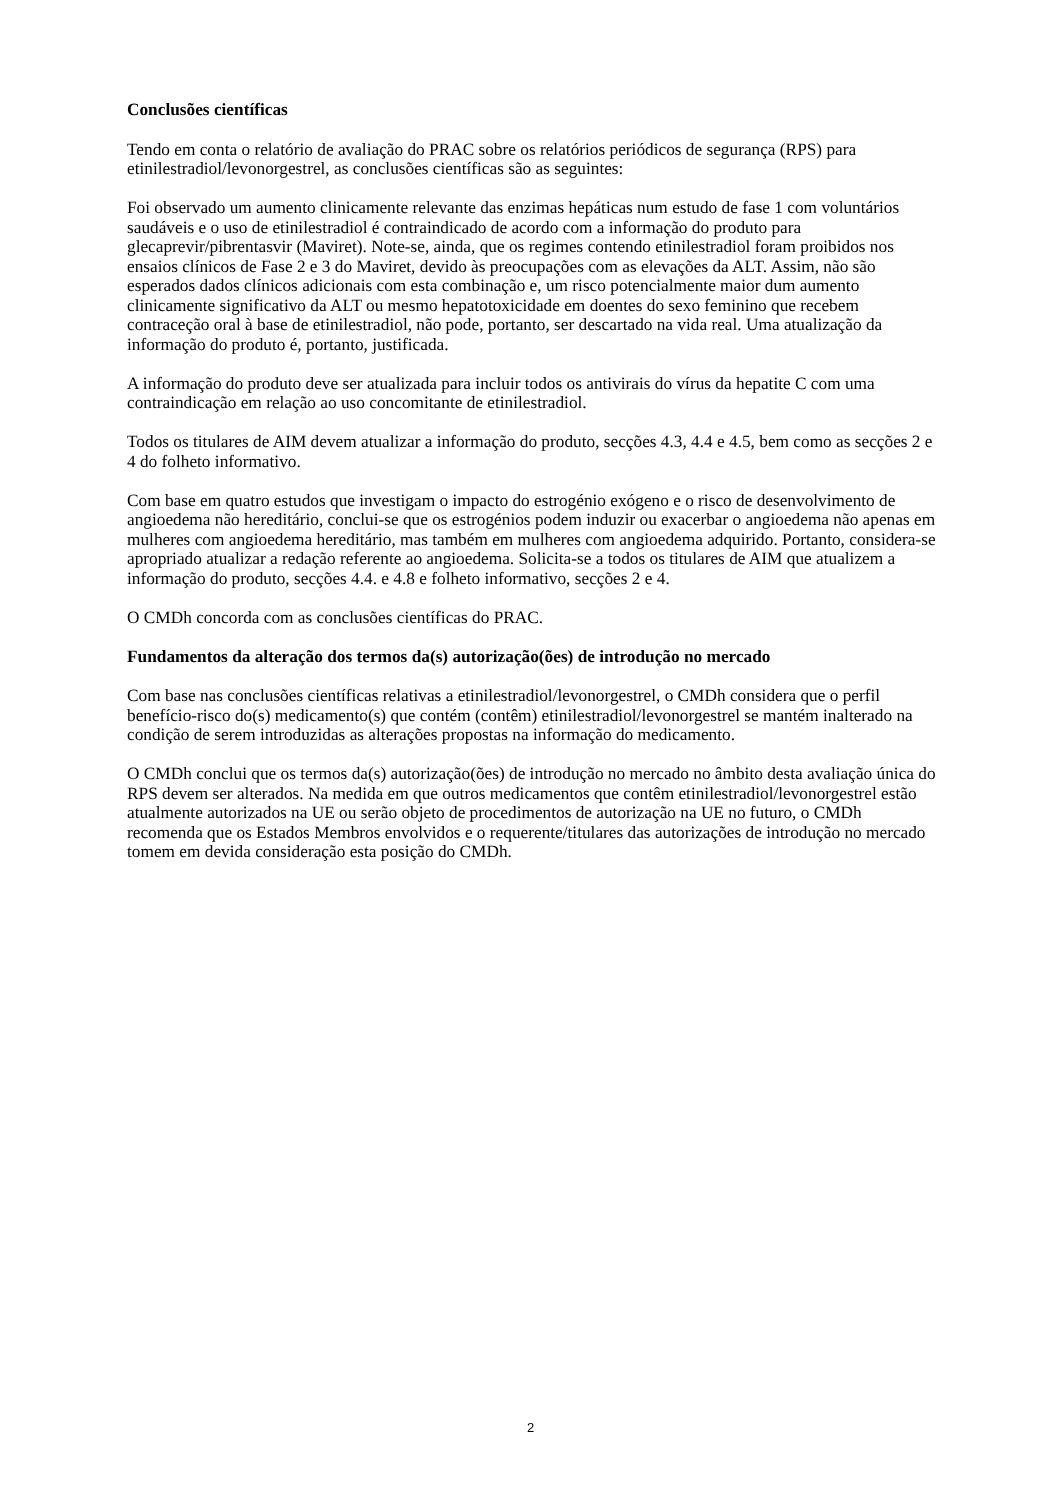Conclusões científicas
Tendo em conta o relatório de avaliação do PRAC sobre os relatórios periódicos de segurança (RPS) para etinilestradiol/levonorgestrel, as conclusões científicas são as seguintes:
Foi observado um aumento clinicamente relevante das enzimas hepáticas num estudo de fase 1 com voluntários saudáveis e o uso de etinilestradiol é contraindicado de acordo com a informação do produto para glecaprevir/pibrentasvir (Maviret). Note-se, ainda, que os regimes contendo etinilestradiol foram proibidos nos ensaios clínicos de Fase 2 e 3 do Maviret, devido às preocupações com as elevações da ALT. Assim, não são esperados dados clínicos adicionais com esta combinação e, um risco potencialmente maior dum aumento clinicamente significativo da ALT ou mesmo hepatotoxicidade em doentes do sexo feminino que recebem contraceção oral à base de etinilestradiol, não pode, portanto, ser descartado na vida real. Uma atualização da informação do produto é, portanto, justificada.
A informação do produto deve ser atualizada para incluir todos os antivirais do vírus da hepatite C com uma contraindicação em relação ao uso concomitante de etinilestradiol.
Todos os titulares de AIM devem atualizar a informação do produto, secções 4.3, 4.4 e 4.5, bem como as secções 2 e 4 do folheto informativo.
Com base em quatro estudos que investigam o impacto do estrogénio exógeno e o risco de desenvolvimento de angioedema não hereditário, conclui-se que os estrogénios podem induzir ou exacerbar o angioedema não apenas em mulheres com angioedema hereditário, mas também em mulheres com angioedema adquirido. Portanto, considera-se apropriado atualizar a redação referente ao angioedema. Solicita-se a todos os titulares de AIM que atualizem a informação do produto, secções 4.4. e 4.8 e folheto informativo, secções 2 e 4.
O CMDh concorda com as conclusões científicas do PRAC.
Fundamentos da alteração dos termos da(s) autorização(ões) de introdução no mercado
Com base nas conclusões científicas relativas a etinilestradiol/levonorgestrel, o CMDh considera que o perfil benefício-risco do(s) medicamento(s) que contém (contêm) etinilestradiol/levonorgestrel se mantém inalterado na condição de serem introduzidas as alterações propostas na informação do medicamento.
O CMDh conclui que os termos da(s) autorização(ões) de introdução no mercado no âmbito desta avaliação única do RPS devem ser alterados. Na medida em que outros medicamentos que contêm etinilestradiol/levonorgestrel estão atualmente autorizados na UE ou serão objeto de procedimentos de autorização na UE no futuro, o CMDh recomenda que os Estados Membros envolvidos e o requerente/titulares das autorizações de introdução no mercado tomem em devida consideração esta posição do CMDh.
2